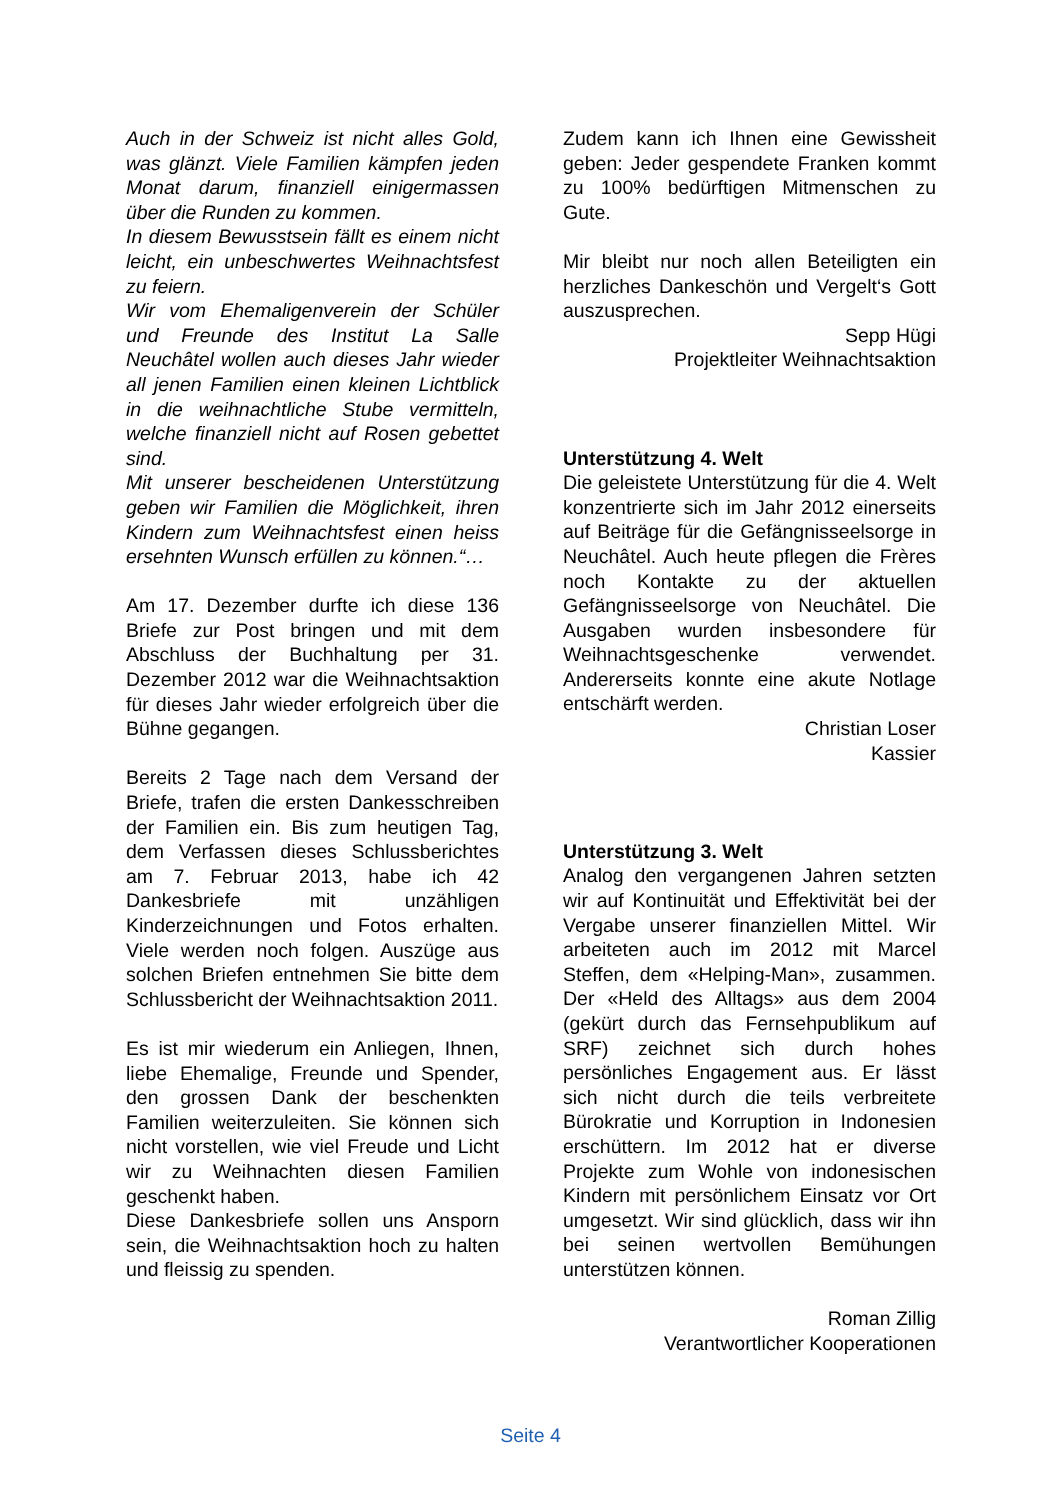Auch in der Schweiz ist nicht alles Gold, was glänzt. Viele Familien kämpfen jeden Monat darum, finanziell einigermassen über die Runden zu kommen.
In diesem Bewusstsein fällt es einem nicht leicht, ein unbeschwertes Weihnachtsfest zu feiern.
Wir vom Ehemaligenverein der Schüler und Freunde des Institut La Salle Neuchâtel wollen auch dieses Jahr wieder all jenen Familien einen kleinen Lichtblick in die weihnachtliche Stube vermitteln, welche finanziell nicht auf Rosen gebettet sind.
Mit unserer bescheidenen Unterstützung geben wir Familien die Möglichkeit, ihren Kindern zum Weihnachtsfest einen heiss ersehnten Wunsch erfüllen zu können.“…
Am 17. Dezember durfte ich diese 136 Briefe zur Post bringen und mit dem Abschluss der Buchhaltung per 31. Dezember 2012 war die Weihnachtsaktion für dieses Jahr wieder erfolgreich über die Bühne gegangen.
Bereits 2 Tage nach dem Versand der Briefe, trafen die ersten Dankesschreiben der Familien ein. Bis zum heutigen Tag, dem Verfassen dieses Schlussberichtes am 7. Februar 2013, habe ich 42 Dankesbriefe mit unzähligen Kinderzeichnungen und Fotos erhalten. Viele werden noch folgen. Auszüge aus solchen Briefen entnehmen Sie bitte dem Schlussbericht der Weihnachtsaktion 2011.
Es ist mir wiederum ein Anliegen, Ihnen, liebe Ehemalige, Freunde und Spender, den grossen Dank der beschenkten Familien weiterzuleiten. Sie können sich nicht vorstellen, wie viel Freude und Licht wir zu Weihnachten diesen Familien geschenkt haben.
Diese Dankesbriefe sollen uns Ansporn sein, die Weihnachtsaktion hoch zu halten und fleissig zu spenden.
Zudem kann ich Ihnen eine Gewissheit geben: Jeder gespendete Franken kommt zu 100% bedürftigen Mitmenschen zu Gute.
Mir bleibt nur noch allen Beteiligten ein herzliches Dankeschön und Vergelt‘s Gott auszusprechen.
Sepp Hügi
Projektleiter Weihnachtsaktion
Unterstützung 4. Welt
Die geleistete Unterstützung für die 4. Welt konzentrierte sich im Jahr 2012 einerseits auf Beiträge für die Gefängnisseelsorge in Neuchâtel. Auch heute pflegen die Frères noch Kontakte zu der aktuellen Gefängnisseelsorge von Neuchâtel. Die Ausgaben wurden insbesondere für Weihnachtsgeschenke verwendet. Andererseits konnte eine akute Notlage entschärft werden.
Christian Loser
Kassier
Unterstützung 3. Welt
Analog den vergangenen Jahren setzten wir auf Kontinuität und Effektivität bei der Vergabe unserer finanziellen Mittel. Wir arbeiteten auch im 2012 mit Marcel Steffen, dem «Helping-Man», zusammen. Der «Held des Alltags» aus dem 2004 (gekürt durch das Fernsehpublikum auf SRF) zeichnet sich durch hohes persönliches Engagement aus. Er lässt sich nicht durch die teils verbreitete Bürokratie und Korruption in Indonesien erschüttern. Im 2012 hat er diverse Projekte zum Wohle von indonesischen Kindern mit persönlichem Einsatz vor Ort umgesetzt. Wir sind glücklich, dass wir ihn bei seinen wertvollen Bemühungen unterstützen können.
Roman Zillig
Verantwortlicher Kooperationen
Seite 4